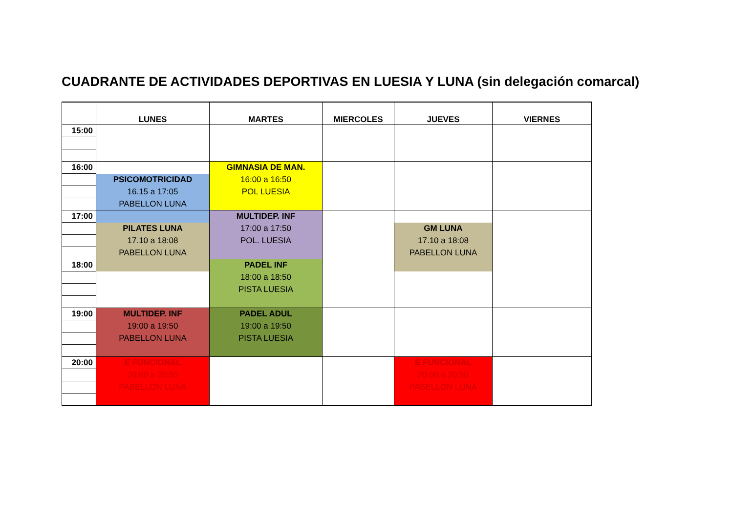CUADRANTE DE ACTIVIDADES DEPORTIVAS EN LUESIA Y LUNA (sin delegación comarcal)
| | LUNES | MARTES | MIERCOLES | JUEVES | VIERNES |
| --- | --- | --- | --- | --- | --- |
| 15:00 | | | | | |
| 16:00 | | GIMNASIA DE MAN. | | | |
| | PSICOMOTRICIDAD | 16:00 a 16:50 | | | |
| | 16.15 a 17:05 | POL LUESIA | | | |
| | PABELLON LUNA | | | | |
| 17:00 | | MULTIDEP. INF | | | |
| | PILATES LUNA | 17:00 a 17:50 | | GM LUNA | |
| | 17.10 a 18:08 | POL. LUESIA | | 17.10 a 18:08 | |
| | PABELLON LUNA | | | PABELLON LUNA | |
| 18:00 | | PADEL INF | | | |
| | | 18:00 a 18:50 | | | |
| | | PISTA LUESIA | | | |
| 19:00 | MULTIDEP. INF | PADEL ADUL | | | |
| | 19:00 a 19:50 | 19:00 a 19:50 | | | |
| | PABELLON LUNA | PISTA LUESIA | | | |
| 20:00 | E FUNCIONAL | | | E FUNCIONAL | |
| | 20:00 a 20:50 | | | 20:00 a 20:50 | |
| | PABELLON LUNA | | | PABELLON LUNA | |